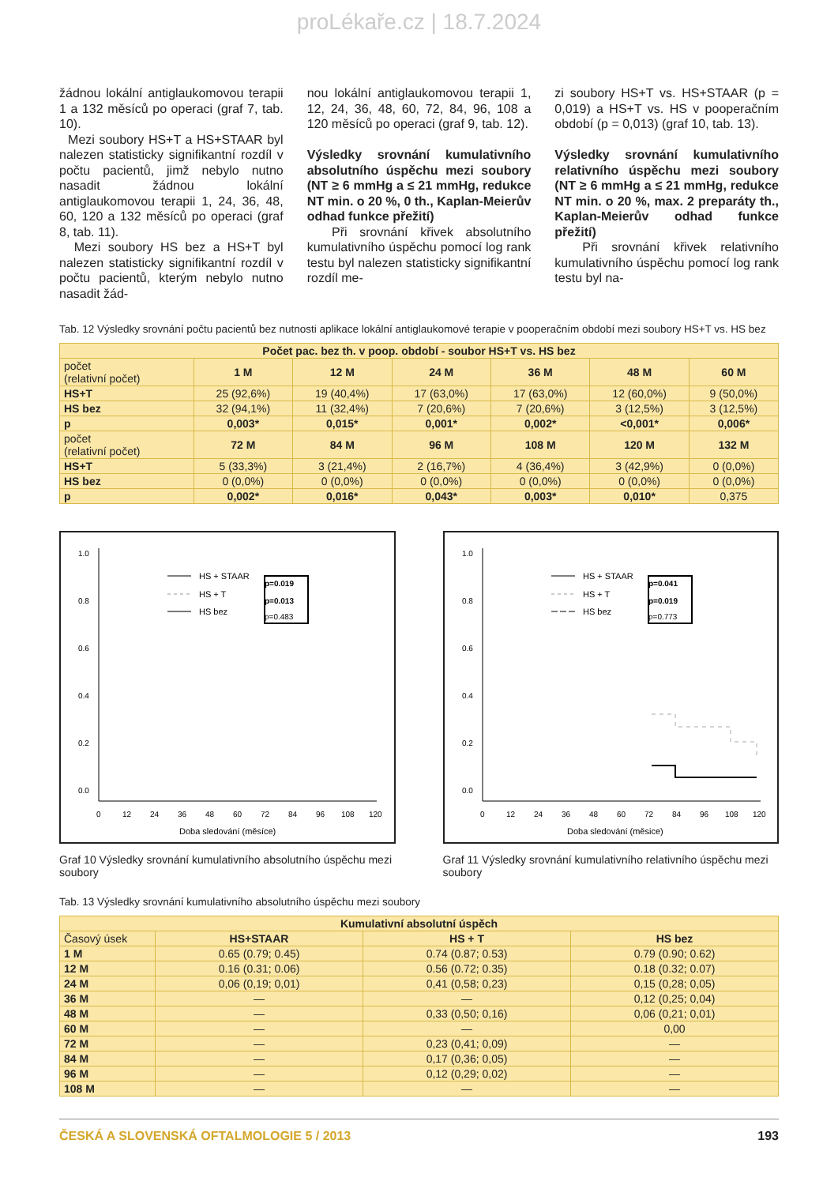proLékaře.cz | 18.7.2024
žádnou lokální antiglaukomovou terapii 1 a 132 měsíců po operaci (graf 7, tab. 10).
Mezi soubory HS+T a HS+STAAR byl nalezen statisticky signifikantní rozdíl v počtu pacientů, jimž nebylo nutno nasadit žádnou lokální antiglaukomovou terapii 1, 24, 36, 48, 60, 120 a 132 měsíců po operaci (graf 8, tab. 11).
Mezi soubory HS bez a HS+T byl nalezen statisticky signifikantní rozdíl v počtu pacientů, kterým nebylo nutno nasadit žád-
nou lokální antiglaukomovou terapii 1, 12, 24, 36, 48, 60, 72, 84, 96, 108 a 120 měsíců po operaci (graf 9, tab. 12).
Výsledky srovnání kumulativního absolutního úspěchu mezi soubory (NT ≥ 6 mmHg a ≤ 21 mmHg, redukce NT min. o 20 %, 0 th., Kaplan-Meierův odhad funkce přežití)
Při srovnání křivek absolutního kumulativního úspěchu pomocí log rank testu byl nalezen statisticky signifikantní rozdíl me-
zi soubory HS+T vs. HS+STAAR (p = 0,019) a HS+T vs. HS v pooperačním období (p = 0,013) (graf 10, tab. 13).
Výsledky srovnání kumulativního relativního úspěchu mezi soubory (NT ≥ 6 mmHg a ≤ 21 mmHg, redukce NT min. o 20 %, max. 2 preparáty th., Kaplan-Meierův odhad funkce přežití)
Při srovnání křivek relativního kumulativního úspěchu pomocí log rank testu byl na-
Tab. 12 Výsledky srovnání počtu pacientů bez nutnosti aplikace lokální antiglaukomové terapie v pooperačním období mezi soubory HS+T vs. HS bez
| Počet pac. bez th. v poop. období - soubor HS+T vs. HS bez | | | | | | |
| --- | --- | --- | --- | --- | --- | --- |
| počet (relativní počet) | 1 M | 12 M | 24 M | 36 M | 48 M | 60 M |
| HS+T | 25 (92,6%) | 19 (40,4%) | 17 (63,0%) | 17 (63,0%) | 12 (60,0%) | 9 (50,0%) |
| HS bez | 32 (94,1%) | 11 (32,4%) | 7 (20,6%) | 7 (20,6%) | 3 (12,5%) | 3 (12,5%) |
| p | 0,003* | 0,015* | 0,001* | 0,002* | <0,001* | 0,006* |
| počet (relativní počet) | 72 M | 84 M | 96 M | 108 M | 120 M | 132 M |
| HS+T | 5 (33,3%) | 3 (21,4%) | 2 (16,7%) | 4 (36,4%) | 3 (42,9%) | 0 (0,0%) |
| HS bez | 0 (0,0%) | 0 (0,0%) | 0 (0,0%) | 0 (0,0%) | 0 (0,0%) | 0 (0,0%) |
| p | 0,002* | 0,016* | 0,043* | 0,003* | 0,010* | 0,375 |
1.0
0.8
0.6
0.4
0.2
0.0
0
12
24
36
48
60
72
84
96
108
120
Doba sledování (měsíce)
HS + STAAR
HS + T
HS bez
p=0.019
p=0.013
p=0.483
Graf 10 Výsledky srovnání kumulativního absolutního úspěchu mezi soubory
1.0
0.8
0.6
0.4
0.2
0.0
0
12
24
36
48
60
72
84
96
108
120
Doba sledování (měsice)
HS + STAAR
HS + T
HS bez
p=0.041
p=0.019
p=0.773
Graf 11 Výsledky srovnání kumulativního relativního úspěchu mezi soubory
Tab. 13 Výsledky srovnání kumulativního absolutního úspěchu mezi soubory
| Kumulativní absolutní úspěch | | | |
| --- | --- | --- | --- |
| Časový úsek | HS+STAAR | HS + T | HS bez |
| 1 M | 0.65 (0.79; 0.45) | 0.74 (0.87; 0.53) | 0.79 (0.90; 0.62) |
| 12 M | 0.16 (0.31; 0.06) | 0.56 (0.72; 0.35) | 0.18 (0.32; 0.07) |
| 24 M | 0,06 (0,19; 0,01) | 0,41 (0,58; 0,23) | 0,15 (0,28; 0,05) |
| 36 M | — | — | 0,12 (0,25; 0,04) |
| 48 M | — | 0,33 (0,50; 0,16) | 0,06 (0,21; 0,01) |
| 60 M | — | — | 0,00 |
| 72 M | — | 0,23 (0,41; 0,09) | — |
| 84 M | — | 0,17 (0,36; 0,05) | — |
| 96 M | — | 0,12 (0,29; 0,02) | — |
| 108 M | — | — | — |
ČESKÁ A SLOVENSKÁ OFTALMOLOGIE 5 / 2013 193